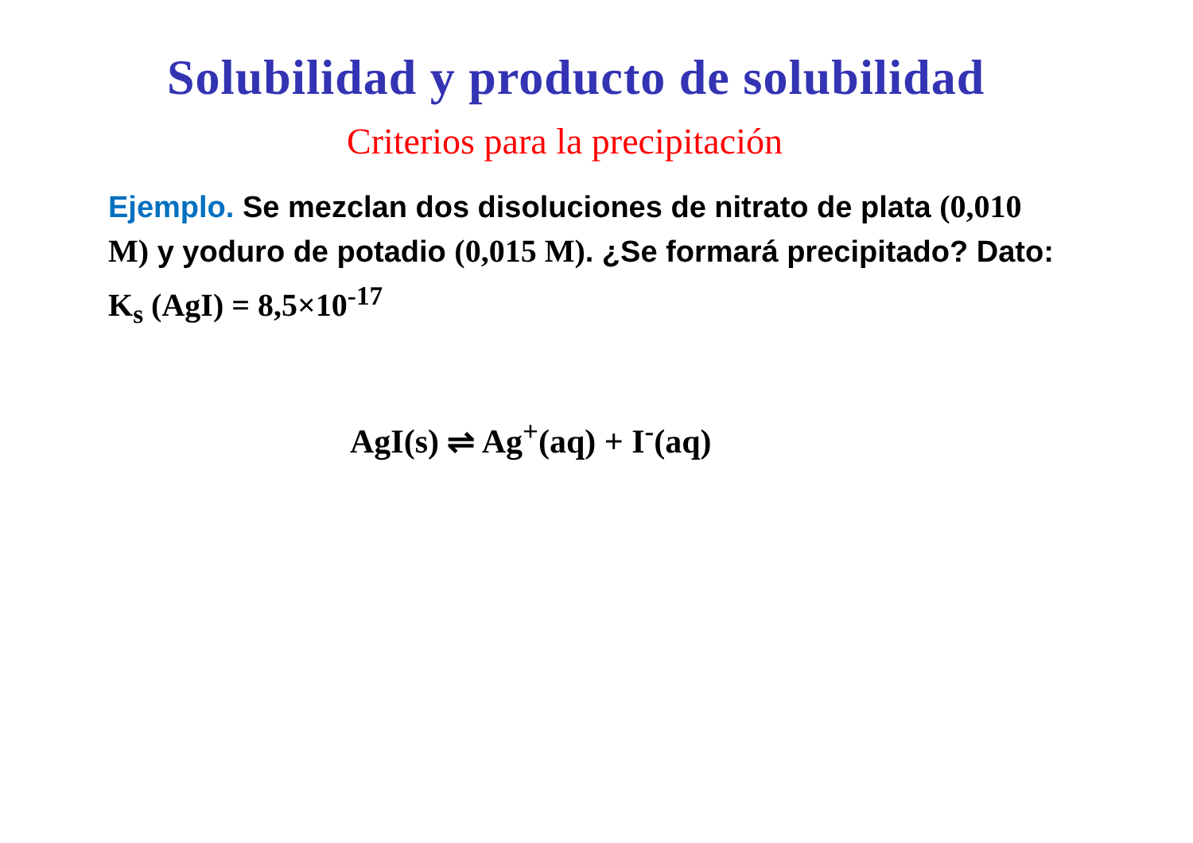Solubilidad y producto de solubilidad
Criterios para la precipitación
Ejemplo. Se mezclan dos disoluciones de nitrato de plata (0,010 M) y yoduro de potadio (0,015 M). ¿Se formará precipitado? Dato: K<sub>s</sub> (AgI) = 8,5×10<sup>-17</sup>
AgI(s) ⇌ Ag<sup>+</sup>(aq) + I<sup>-</sup>(aq)